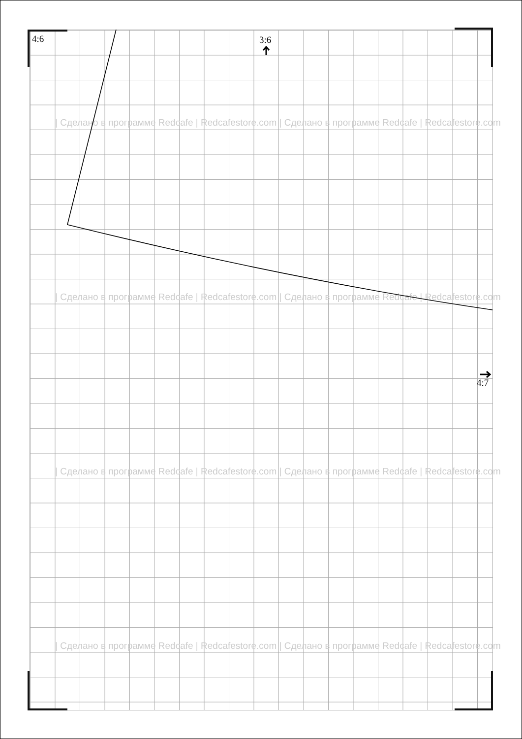| Сделано в программе Redcafe | Redcafestore.com | Сделано в программе Redcafe | Redcafestore.com
| Сделано в программе Redcafe | Redcafestore.com | Сделано в программе Redcafe | Redcafestore.com
| Сделано в программе Redcafe | Redcafestore.com | Сделано в программе Redcafe | Redcafestore.com
| Сделано в программе Redcafe | Redcafestore.com | Сделано в программе Redcafe | Redcafestore.com
4:6 3:6
4:7